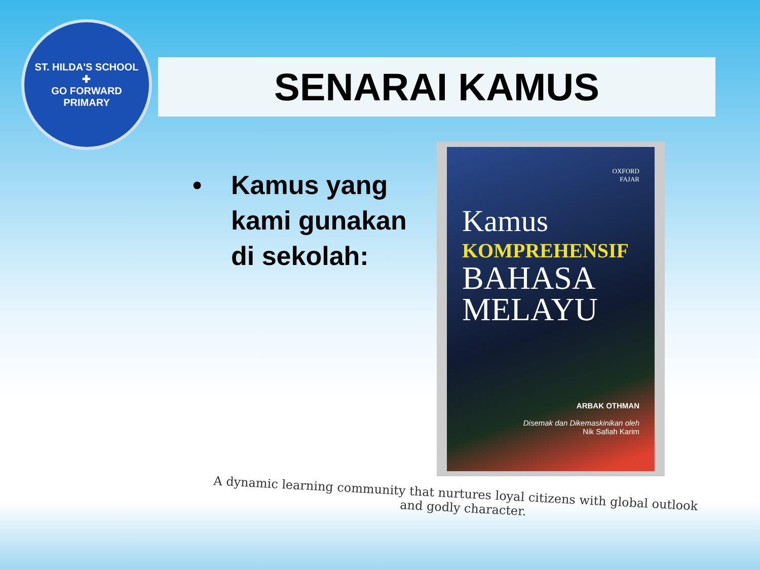ST. HILDA'S SCHOOL
✚
GO FORWARD
PRIMARY
SENARAI KAMUS
• Kamus yang
kami gunakan
di sekolah:
OXFORD
FAJAR
Kamus
KOMPREHENSIF
BAHASA
MELAYU
ARBAK OTHMAN
Disemak dan Dikemaskinikan oleh
Nik Safiah Karim
A dynamic learning community that nurtures loyal citizens with global outlook
and godly character.